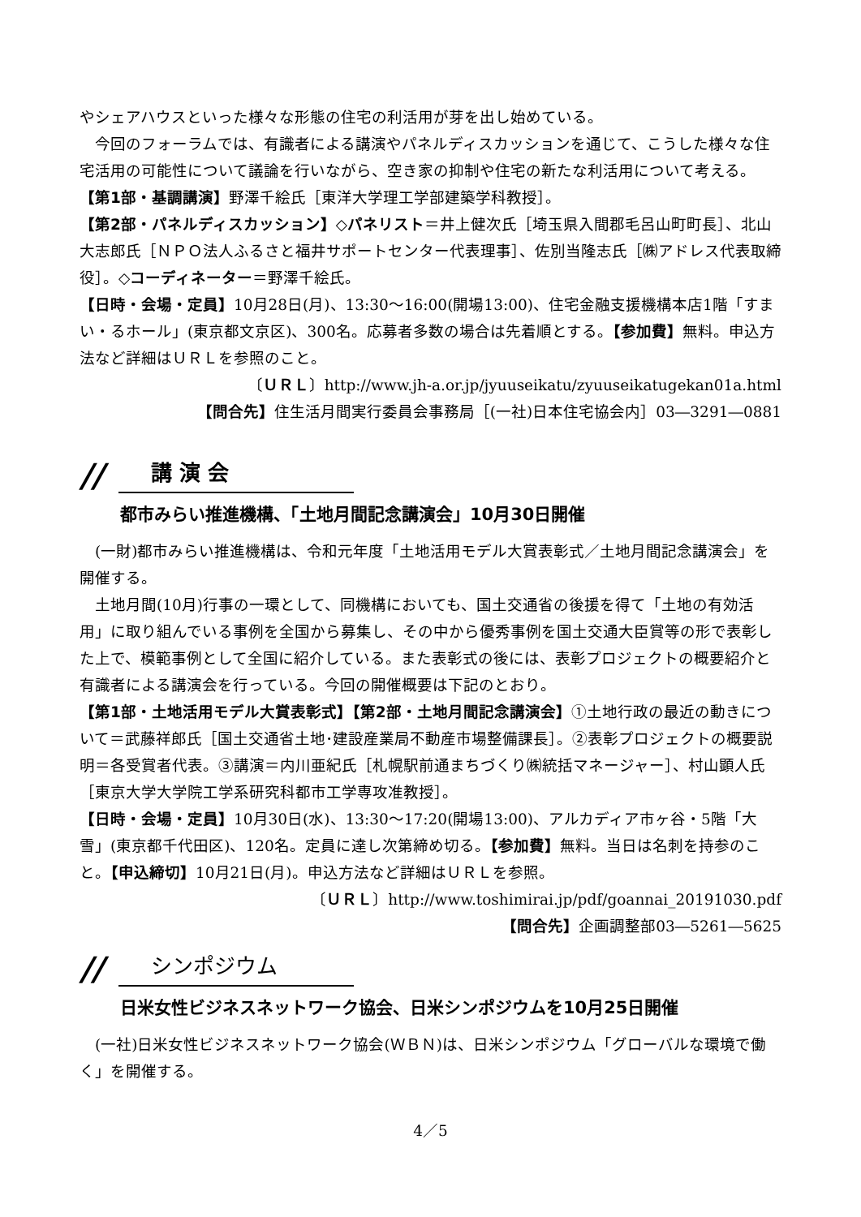やシェアハウスといった様々な形態の住宅の利活用が芽を出し始めている。
　今回のフォーラムでは、有識者による講演やパネルディスカッションを通じて、こうした様々な住宅活用の可能性について議論を行いながら、空き家の抑制や住宅の新たな利活用について考える。
【第1部・基調講演】野澤千絵氏［東洋大学理工学部建築学科教授］。
【第2部・パネルディスカッション】◇パネリスト＝井上健次氏［埼玉県入間郡毛呂山町町長］、北山大志郎氏［ＮＰＯ法人ふるさと福井サポートセンター代表理事］、佐別当隆志氏［㈱アドレス代表取締役］。◇コーディネーター＝野澤千絵氏。
【日時・会場・定員】10月28日(月)、13:30～16:00(開場13:00)、住宅金融支援機構本店1階「すまい・るホール」(東京都文京区)、300名。応募者多数の場合は先着順とする。【参加費】無料。申込方法など詳細はＵＲＬを参照のこと。
〔ＵＲＬ〕http://www.jh-a.or.jp/jyuuseikatu/zyuuseikatugekan01a.html
【問合先】住生活月間実行委員会事務局［(一社)日本住宅協会内］03―3291―0881
// 講 演 会
都市みらい推進機構、「土地月間記念講演会」10月30日開催
　(一財)都市みらい推進機構は、令和元年度「土地活用モデル大賞表彰式／土地月間記念講演会」を開催する。
　土地月間(10月)行事の一環として、同機構においても、国土交通省の後援を得て「土地の有効活用」に取り組んでいる事例を全国から募集し、その中から優秀事例を国土交通大臣賞等の形で表彰した上で、模範事例として全国に紹介している。また表彰式の後には、表彰プロジェクトの概要紹介と有識者による講演会を行っている。今回の開催概要は下記のとおり。
【第1部・土地活用モデル大賞表彰式】【第2部・土地月間記念講演会】①土地行政の最近の動きについて＝武藤祥郎氏［国土交通省土地･建設産業局不動産市場整備課長］。②表彰プロジェクトの概要説明＝各受賞者代表。③講演＝内川亜紀氏［札幌駅前通まちづくり㈱統括マネージャー］、村山顕人氏［東京大学大学院工学系研究科都市工学専攻准教授］。
【日時・会場・定員】10月30日(水)、13:30～17:20(開場13:00)、アルカディア市ヶ谷・5階「大雪」(東京都千代田区)、120名。定員に達し次第締め切る。【参加費】無料。当日は名刺を持参のこと。【申込締切】10月21日(月)。申込方法など詳細はＵＲＬを参照。
〔ＵＲＬ〕http://www.toshimirai.jp/pdf/goannai_20191030.pdf
【問合先】企画調整部03―5261―5625
// シンポジウム
日米女性ビジネスネットワーク協会、日米シンポジウムを10月25日開催
　(一社)日米女性ビジネスネットワーク協会(ＷＢＮ)は、日米シンポジウム「グローバルな環境で働く」を開催する。
4／5